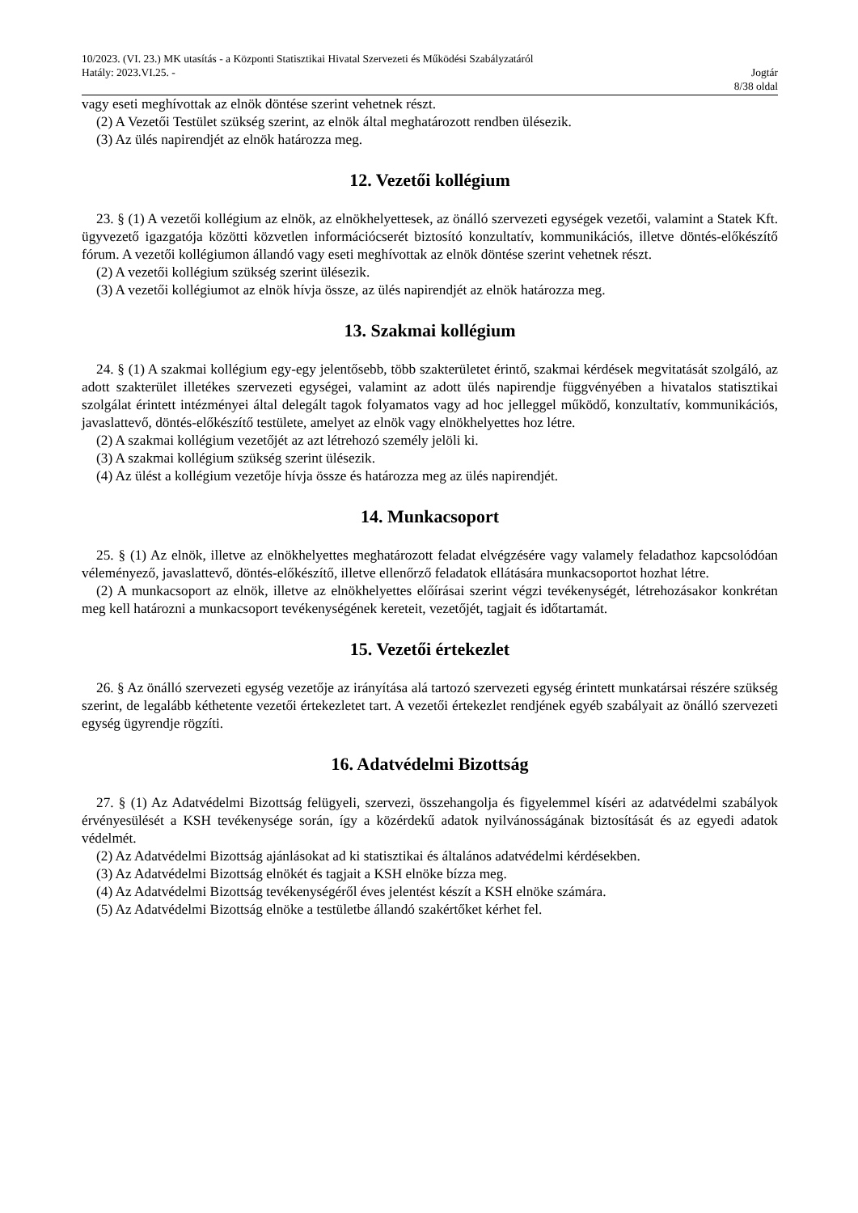10/2023. (VI. 23.) MK utasítás - a Központi Statisztikai Hivatal Szervezeti és Működési Szabályzatáról
Hatály: 2023.VI.25. - Jogtár
8/38 oldal
vagy eseti meghívottak az elnök döntése szerint vehetnek részt.
(2) A Vezetői Testület szükség szerint, az elnök által meghatározott rendben ülésezik.
(3) Az ülés napirendjét az elnök határozza meg.
12. Vezetői kollégium
23. § (1) A vezetői kollégium az elnök, az elnökhelyettesek, az önálló szervezeti egységek vezetői, valamint a Statek Kft. ügyvezető igazgatója közötti közvetlen információcserét biztosító konzultatív, kommunikációs, illetve döntés-előkészítő fórum. A vezetői kollégiumon állandó vagy eseti meghívottak az elnök döntése szerint vehetnek részt.
(2) A vezetői kollégium szükség szerint ülésezik.
(3) A vezetői kollégiumot az elnök hívja össze, az ülés napirendjét az elnök határozza meg.
13. Szakmai kollégium
24. § (1) A szakmai kollégium egy-egy jelentősebb, több szakterületet érintő, szakmai kérdések megvitatását szolgáló, az adott szakterület illetékes szervezeti egységei, valamint az adott ülés napirendje függvényében a hivatalos statisztikai szolgálat érintett intézményei által delegált tagok folyamatos vagy ad hoc jelleggel működő, konzultatív, kommunikációs, javaslattevő, döntés-előkészítő testülete, amelyet az elnök vagy elnökhelyettes hoz létre.
(2) A szakmai kollégium vezetőjét az azt létrehozó személy jelöli ki.
(3) A szakmai kollégium szükség szerint ülésezik.
(4) Az ülést a kollégium vezetője hívja össze és határozza meg az ülés napirendjét.
14. Munkacsoport
25. § (1) Az elnök, illetve az elnökhelyettes meghatározott feladat elvégzésére vagy valamely feladathoz kapcsolódóan véleményező, javaslattevő, döntés-előkészítő, illetve ellenőrző feladatok ellátására munkacsoportot hozhat létre.
(2) A munkacsoport az elnök, illetve az elnökhelyettes előírásai szerint végzi tevékenységét, létrehozásakor konkrétan meg kell határozni a munkacsoport tevékenységének kereteit, vezetőjét, tagjait és időtartamát.
15. Vezetői értekezlet
26. § Az önálló szervezeti egység vezetője az irányítása alá tartozó szervezeti egység érintett munkatársai részére szükség szerint, de legalább kéthetente vezetői értekezletet tart. A vezetői értekezlet rendjének egyéb szabályait az önálló szervezeti egység ügyrendje rögzíti.
16. Adatvédelmi Bizottság
27. § (1) Az Adatvédelmi Bizottság felügyeli, szervezi, összehangolja és figyelemmel kíséri az adatvédelmi szabályok érvényesülését a KSH tevékenysége során, így a közérdekű adatok nyilvánosságának biztosítását és az egyedi adatok védelmét.
(2) Az Adatvédelmi Bizottság ajánlásokat ad ki statisztikai és általános adatvédelmi kérdésekben.
(3) Az Adatvédelmi Bizottság elnökét és tagjait a KSH elnöke bízza meg.
(4) Az Adatvédelmi Bizottság tevékenységéről éves jelentést készít a KSH elnöke számára.
(5) Az Adatvédelmi Bizottság elnöke a testületbe állandó szakértőket kérhet fel.